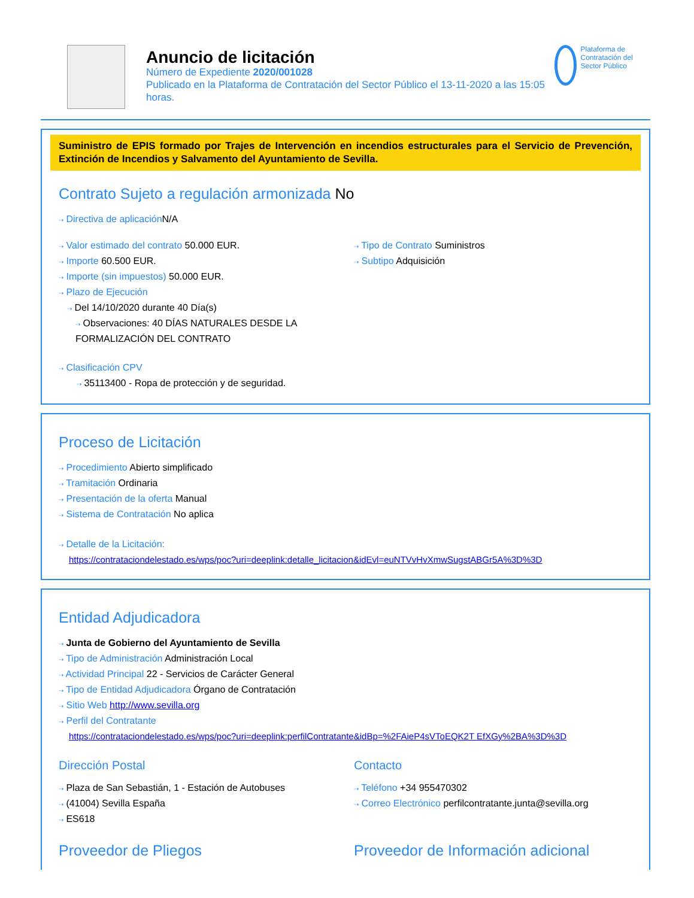Anuncio de licitación
Número de Expediente 2020/001028
Publicado en la Plataforma de Contratación del Sector Público el 13-11-2020 a las 15:05 horas.
Plataforma de Contratación del Sector Público
Suministro de EPIS formado por Trajes de Intervención en incendios estructurales para el Servicio de Prevención, Extinción de Incendios y Salvamento del Ayuntamiento de Sevilla.
Contrato Sujeto a regulación armonizada No
⇢ Directiva de aplicación N/A
⇢ Valor estimado del contrato 50.000 EUR.
⇢ Importe 60.500 EUR.
⇢ Importe (sin impuestos) 50.000 EUR.
⇢ Plazo de Ejecución
⇢ Del 14/10/2020 durante 40 Día(s)
⇢ Observaciones: 40 DÍAS NATURALES DESDE LA FORMALIZACIÓN DEL CONTRATO
⇢ Clasificación CPV
⇢ 35113400 - Ropa de protección y de seguridad.
⇢ Tipo de Contrato Suministros
⇢ Subtipo Adquisición
Proceso de Licitación
⇢ Procedimiento Abierto simplificado
⇢ Tramitación Ordinaria
⇢ Presentación de la oferta Manual
⇢ Sistema de Contratación No aplica
⇢ Detalle de la Licitación:
https://contrataciondelestado.es/wps/poc?uri=deeplink:detalle_licitacion&idEvl=euNTVvHvXmwSugstABGr5A%3D%3D
Entidad Adjudicadora
⇢ Junta de Gobierno del Ayuntamiento de Sevilla
⇢ Tipo de Administración Administración Local
⇢ Actividad Principal 22 - Servicios de Carácter General
⇢ Tipo de Entidad Adjudicadora Órgano de Contratación
⇢ Sitio Web http://www.sevilla.org
⇢ Perfil del Contratante
https://contrataciondelestado.es/wps/poc?uri=deeplink:perfilContratante&idBp=%2FAieP4sVToEQK2T EfXGy%2BA%3D%3D
Dirección Postal
⇢ Plaza de San Sebastián, 1 - Estación de Autobuses
⇢ (41004) Sevilla España
⇢ ES618
Contacto
⇢ Teléfono +34 955470302
⇢ Correo Electrónico perfilcontratante.junta@sevilla.org
Proveedor de Pliegos
⇢
Proveedor de Información adicional
⇢